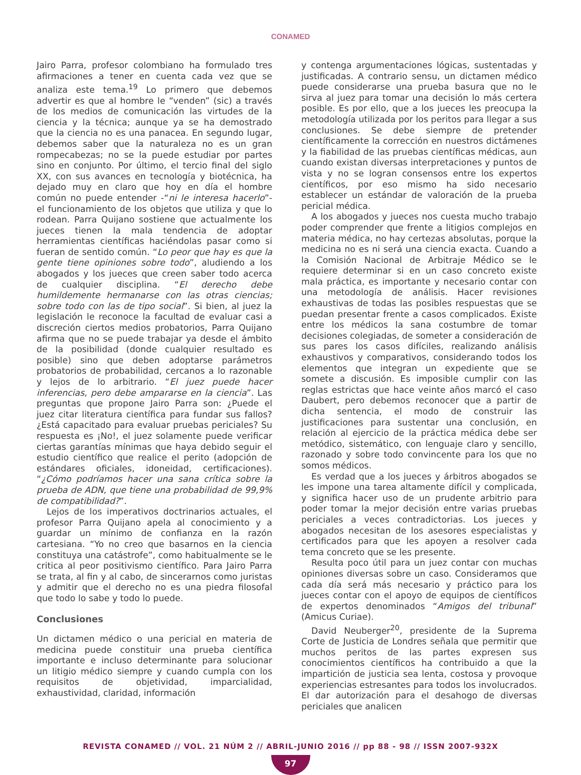CONAMED
Jairo Parra, profesor colombiano ha formulado tres afirmaciones a tener en cuenta cada vez que se analiza este tema.<sup>19</sup> Lo primero que debemos advertir es que al hombre le “venden” (sic) a través de los medios de comunicación las virtudes de la ciencia y la técnica; aunque ya se ha demostrado que la ciencia no es una panacea. En segundo lugar, debemos saber que la naturaleza no es un gran rompecabezas; no se la puede estudiar por partes sino en conjunto. Por último, el tercio final del siglo XX, con sus avances en tecnología y biotécnica, ha dejado muy en claro que hoy en día el hombre común no puede entender -“ni le interesa hacerlo”- el funcionamiento de los objetos que utiliza y que lo rodean. Parra Quijano sostiene que actualmente los jueces tienen la mala tendencia de adoptar herramientas científicas haciéndolas pasar como si fueran de sentido común. “Lo peor que hay es que la gente tiene opiniones sobre todo”, aludiendo a los abogados y los jueces que creen saber todo acerca de cualquier disciplina. “El derecho debe humildemente hermanarse con las otras ciencias; sobre todo con las de tipo social”. Si bien, al juez la legislación le reconoce la facultad de evaluar casi a discreción ciertos medios probatorios, Parra Quijano afirma que no se puede trabajar ya desde el ámbito de la posibilidad (donde cualquier resultado es posible) sino que deben adoptarse parámetros probatorios de probabilidad, cercanos a lo razonable y lejos de lo arbitrario. “El juez puede hacer inferencias, pero debe ampararse en la ciencia”. Las preguntas que propone Jairo Parra son: ¿Puede el juez citar literatura científica para fundar sus fallos? ¿Está capacitado para evaluar pruebas periciales? Su respuesta es ¡No!, el juez solamente puede verificar ciertas garantías mínimas que haya debido seguir el estudio científico que realice el perito (adopción de estándares oficiales, idoneidad, certificaciones). “¿Cómo podríamos hacer una sana crítica sobre la prueba de ADN, que tiene una probabilidad de 99,9% de compatibilidad?”.
Lejos de los imperativos doctrinarios actuales, el profesor Parra Quijano apela al conocimiento y a guardar un mínimo de confianza en la razón cartesiana. “Yo no creo que basarnos en la ciencia constituya una catástrofe”, como habitualmente se le critica al peor positivismo científico. Para Jairo Parra se trata, al fin y al cabo, de sincerarnos como juristas y admitir que el derecho no es una piedra filosofal que todo lo sabe y todo lo puede.
Conclusiones
Un dictamen médico o una pericial en materia de medicina puede constituir una prueba científica importante e incluso determinante para solucionar un litigio médico siempre y cuando cumpla con los requisitos de objetividad, imparcialidad, exhaustividad, claridad, información
y contenga argumentaciones lógicas, sustentadas y justificadas. A contrario sensu, un dictamen médico puede considerarse una prueba basura que no le sirva al juez para tomar una decisión lo más certera posible. Es por ello, que a los jueces les preocupa la metodología utilizada por los peritos para llegar a sus conclusiones. Se debe siempre de pretender científicamente la corrección en nuestros dictámenes y la fiabilidad de las pruebas científicas médicas, aun cuando existan diversas interpretaciones y puntos de vista y no se logran consensos entre los expertos científicos, por eso mismo ha sido necesario establecer un estándar de valoración de la prueba pericial médica.
A los abogados y jueces nos cuesta mucho trabajo poder comprender que frente a litigios complejos en materia médica, no hay certezas absolutas, porque la medicina no es ni será una ciencia exacta. Cuando a la Comisión Nacional de Arbitraje Médico se le requiere determinar si en un caso concreto existe mala práctica, es importante y necesario contar con una metodología de análisis. Hacer revisiones exhaustivas de todas las posibles respuestas que se puedan presentar frente a casos complicados. Existe entre los médicos la sana costumbre de tomar decisiones colegiadas, de someter a consideración de sus pares los casos difíciles, realizando análisis exhaustivos y comparativos, considerando todos los elementos que integran un expediente que se somete a discusión. Es imposible cumplir con las reglas estrictas que hace veinte años marcó el caso Daubert, pero debemos reconocer que a partir de dicha sentencia, el modo de construir las justificaciones para sustentar una conclusión, en relación al ejercicio de la práctica médica debe ser metódico, sistemático, con lenguaje claro y sencillo, razonado y sobre todo convincente para los que no somos médicos.
Es verdad que a los jueces y árbitros abogados se les impone una tarea altamente difícil y complicada, y significa hacer uso de un prudente arbitrio para poder tomar la mejor decisión entre varias pruebas periciales a veces contradictorias. Los jueces y abogados necesitan de los asesores especialistas y certificados para que les apoyen a resolver cada tema concreto que se les presente.
Resulta poco útil para un juez contar con muchas opiniones diversas sobre un caso. Consideramos que cada día será más necesario y práctico para los jueces contar con el apoyo de equipos de científicos de expertos denominados “Amigos del tribunal” (Amicus Curiae).
David Neuberger<sup>20</sup>, presidente de la Suprema Corte de Justicia de Londres señala que permitir que muchos peritos de las partes expresen sus conocimientos científicos ha contribuido a que la impartición de justicia sea lenta, costosa y provoque experiencias estresantes para todos los involucrados. El dar autorización para el desahogo de diversas periciales que analicen
REVISTA CONAMED // VOL. 21 NÚM 2 // ABRIL-JUNIO 2016 // pp 88 - 98 // ISSN 2007-932X
97